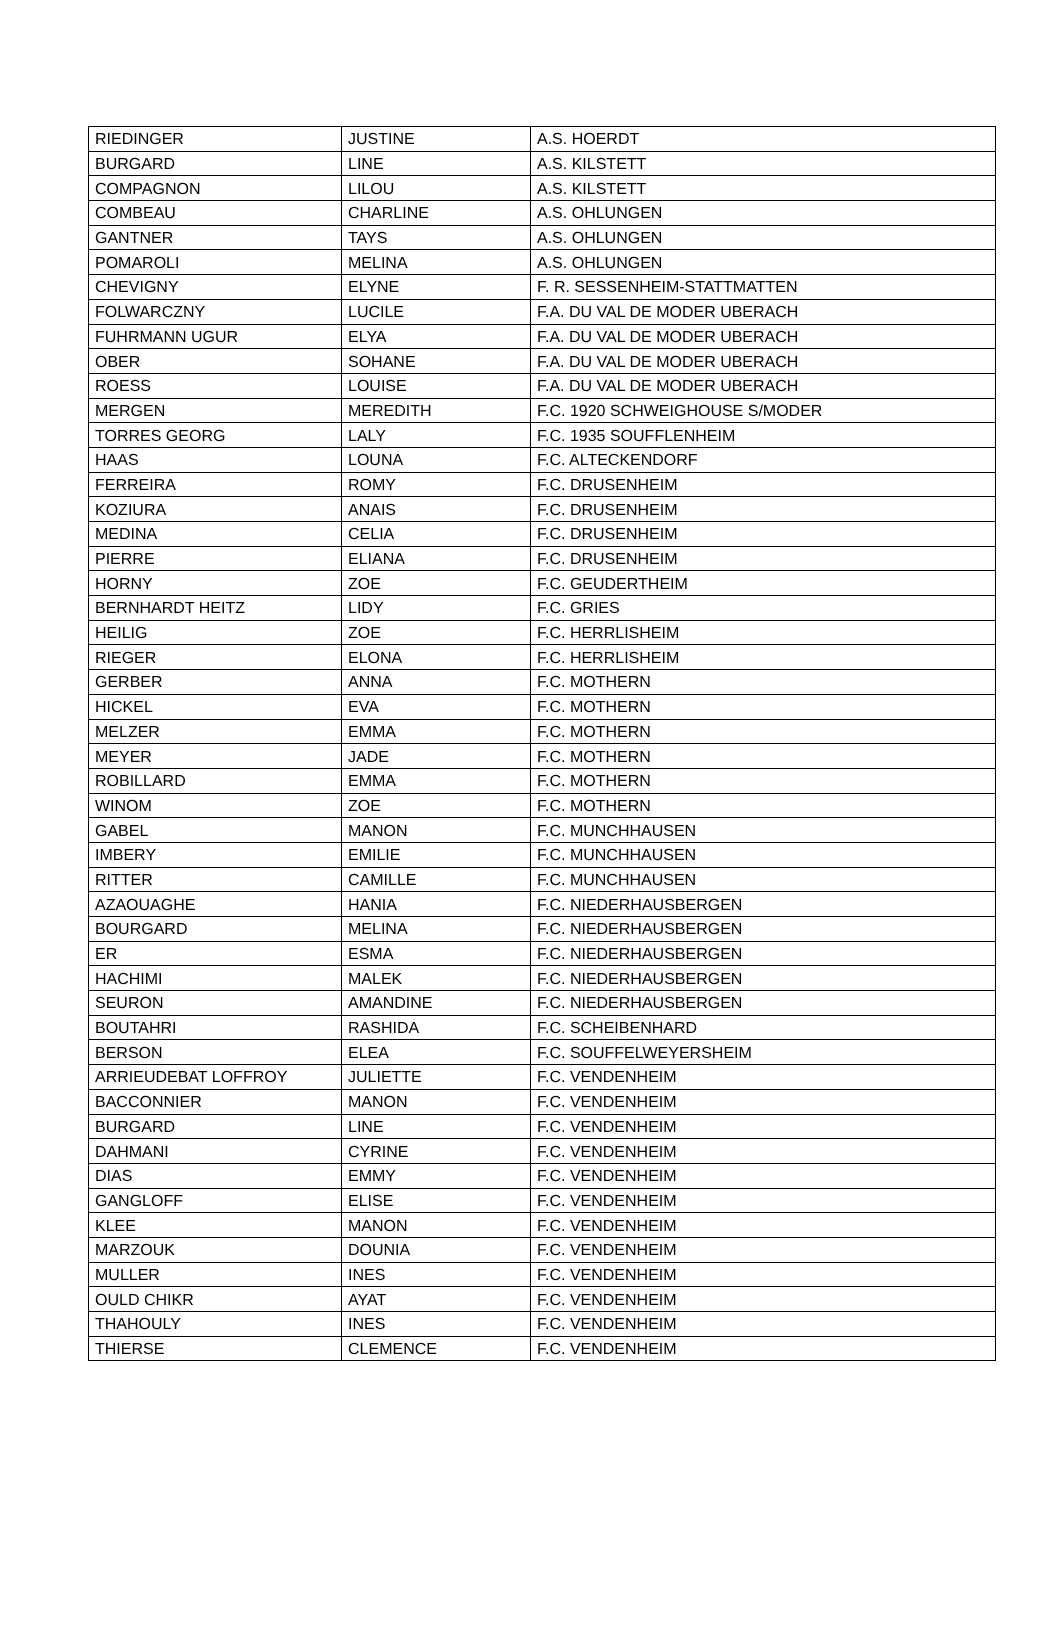| RIEDINGER | JUSTINE | A.S. HOERDT |
| BURGARD | LINE | A.S. KILSTETT |
| COMPAGNON | LILOU | A.S. KILSTETT |
| COMBEAU | CHARLINE | A.S. OHLUNGEN |
| GANTNER | TAYS | A.S. OHLUNGEN |
| POMAROLI | MELINA | A.S. OHLUNGEN |
| CHEVIGNY | ELYNE | F. R. SESSENHEIM-STATTMATTEN |
| FOLWARCZNY | LUCILE | F.A. DU VAL DE MODER UBERACH |
| FUHRMANN UGUR | ELYA | F.A. DU VAL DE MODER UBERACH |
| OBER | SOHANE | F.A. DU VAL DE MODER UBERACH |
| ROESS | LOUISE | F.A. DU VAL DE MODER UBERACH |
| MERGEN | MEREDITH | F.C. 1920 SCHWEIGHOUSE S/MODER |
| TORRES GEORG | LALY | F.C. 1935 SOUFFLENHEIM |
| HAAS | LOUNA | F.C. ALTECKENDORF |
| FERREIRA | ROMY | F.C. DRUSENHEIM |
| KOZIURA | ANAIS | F.C. DRUSENHEIM |
| MEDINA | CELIA | F.C. DRUSENHEIM |
| PIERRE | ELIANA | F.C. DRUSENHEIM |
| HORNY | ZOE | F.C. GEUDERTHEIM |
| BERNHARDT HEITZ | LIDY | F.C. GRIES |
| HEILIG | ZOE | F.C. HERRLISHEIM |
| RIEGER | ELONA | F.C. HERRLISHEIM |
| GERBER | ANNA | F.C. MOTHERN |
| HICKEL | EVA | F.C. MOTHERN |
| MELZER | EMMA | F.C. MOTHERN |
| MEYER | JADE | F.C. MOTHERN |
| ROBILLARD | EMMA | F.C. MOTHERN |
| WINOM | ZOE | F.C. MOTHERN |
| GABEL | MANON | F.C. MUNCHHAUSEN |
| IMBERY | EMILIE | F.C. MUNCHHAUSEN |
| RITTER | CAMILLE | F.C. MUNCHHAUSEN |
| AZAOUAGHE | HANIA | F.C. NIEDERHAUSBERGEN |
| BOURGARD | MELINA | F.C. NIEDERHAUSBERGEN |
| ER | ESMA | F.C. NIEDERHAUSBERGEN |
| HACHIMI | MALEK | F.C. NIEDERHAUSBERGEN |
| SEURON | AMANDINE | F.C. NIEDERHAUSBERGEN |
| BOUTAHRI | RASHIDA | F.C. SCHEIBENHARD |
| BERSON | ELEA | F.C. SOUFFELWEYERSHEIM |
| ARRIEUDEBAT LOFFROY | JULIETTE | F.C. VENDENHEIM |
| BACCONNIER | MANON | F.C. VENDENHEIM |
| BURGARD | LINE | F.C. VENDENHEIM |
| DAHMANI | CYRINE | F.C. VENDENHEIM |
| DIAS | EMMY | F.C. VENDENHEIM |
| GANGLOFF | ELISE | F.C. VENDENHEIM |
| KLEE | MANON | F.C. VENDENHEIM |
| MARZOUK | DOUNIA | F.C. VENDENHEIM |
| MULLER | INES | F.C. VENDENHEIM |
| OULD CHIKR | AYAT | F.C. VENDENHEIM |
| THAHOULY | INES | F.C. VENDENHEIM |
| THIERSE | CLEMENCE | F.C. VENDENHEIM |